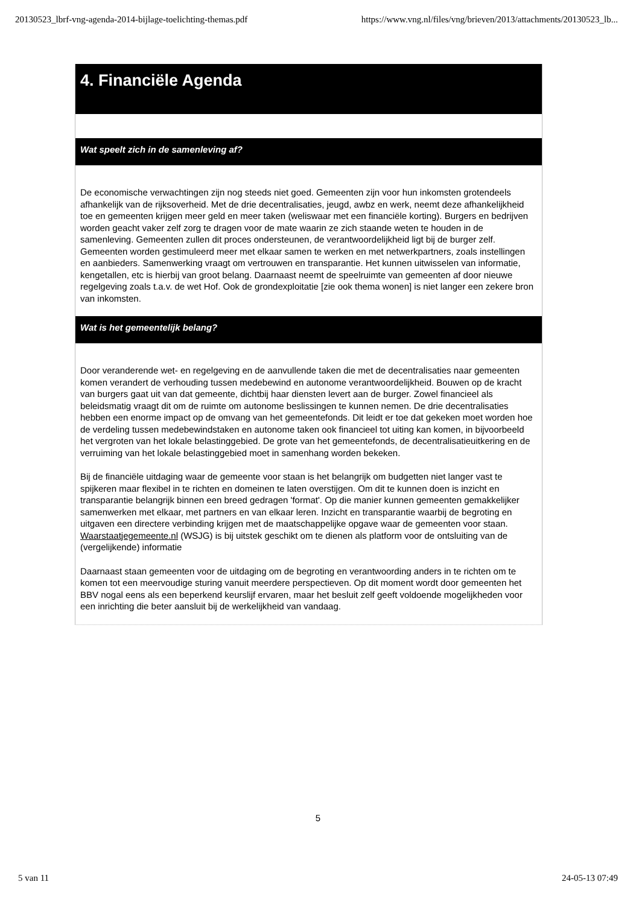20130523_lbrf-vng-agenda-2014-bijlage-toelichting-themas.pdf https://www.vng.nl/files/vng/brieven/2013/attachments/20130523_lb...
4. Financiële Agenda
Wat speelt zich in de samenleving af?
De economische verwachtingen zijn nog steeds niet goed. Gemeenten zijn voor hun inkomsten grotendeels afhankelijk van de rijksoverheid. Met de drie decentralisaties, jeugd, awbz en werk, neemt deze afhankelijkheid toe en gemeenten krijgen meer geld en meer taken (weliswaar met een financiële korting). Burgers en bedrijven worden geacht vaker zelf zorg te dragen voor de mate waarin ze zich staande weten te houden in de samenleving. Gemeenten zullen dit proces ondersteunen, de verantwoordelijkheid ligt bij de burger zelf. Gemeenten worden gestimuleerd meer met elkaar samen te werken en met netwerkpartners, zoals instellingen en aanbieders. Samenwerking vraagt om vertrouwen en transparantie. Het kunnen uitwisselen van informatie, kengetallen, etc is hierbij van groot belang. Daarnaast neemt de speelruimte van gemeenten af door nieuwe regelgeving zoals t.a.v. de wet Hof. Ook de grondexploitatie [zie ook thema wonen] is niet langer een zekere bron van inkomsten.
Wat is het gemeentelijk belang?
Door veranderende wet- en regelgeving en de aanvullende taken die met de decentralisaties naar gemeenten komen verandert de verhouding tussen medebewind en autonome verantwoordelijkheid. Bouwen op de kracht van burgers gaat uit van dat gemeente, dichtbij haar diensten levert aan de burger. Zowel financieel als beleidsmatig vraagt dit om de ruimte om autonome beslissingen te kunnen nemen. De drie decentralisaties hebben een enorme impact op de omvang van het gemeentefonds. Dit leidt er toe dat gekeken moet worden hoe de verdeling tussen medebewindstaken en autonome taken ook financieel tot uiting kan komen, in bijvoorbeeld het vergroten van het lokale belastinggebied. De grote van het gemeentefonds, de decentralisatieuitkering en de verruiming van het lokale belastinggebied moet in samenhang worden bekeken.
Bij de financiële uitdaging waar de gemeente voor staan is het belangrijk om budgetten niet langer vast te spijkeren maar flexibel in te richten en domeinen te laten overstijgen. Om dit te kunnen doen is inzicht en transparantie belangrijk binnen een breed gedragen 'format'. Op die manier kunnen gemeenten gemakkelijker samenwerken met elkaar, met partners en van elkaar leren. Inzicht en transparantie waarbij de begroting en uitgaven een directere verbinding krijgen met de maatschappelijke opgave waar de gemeenten voor staan. Waarstaatjegemeente.nl (WSJG) is bij uitstek geschikt om te dienen als platform voor de ontsluiting van de (vergelijkende) informatie
Daarnaast staan gemeenten voor de uitdaging om de begroting en verantwoording anders in te richten om te komen tot een meervoudige sturing vanuit meerdere perspectieven. Op dit moment wordt door gemeenten het BBV nogal eens als een beperkend keurslijf ervaren, maar het besluit zelf geeft voldoende mogelijkheden voor een inrichting die beter aansluit bij de werkelijkheid van vandaag.
5
5 van 11 24-05-13 07:49